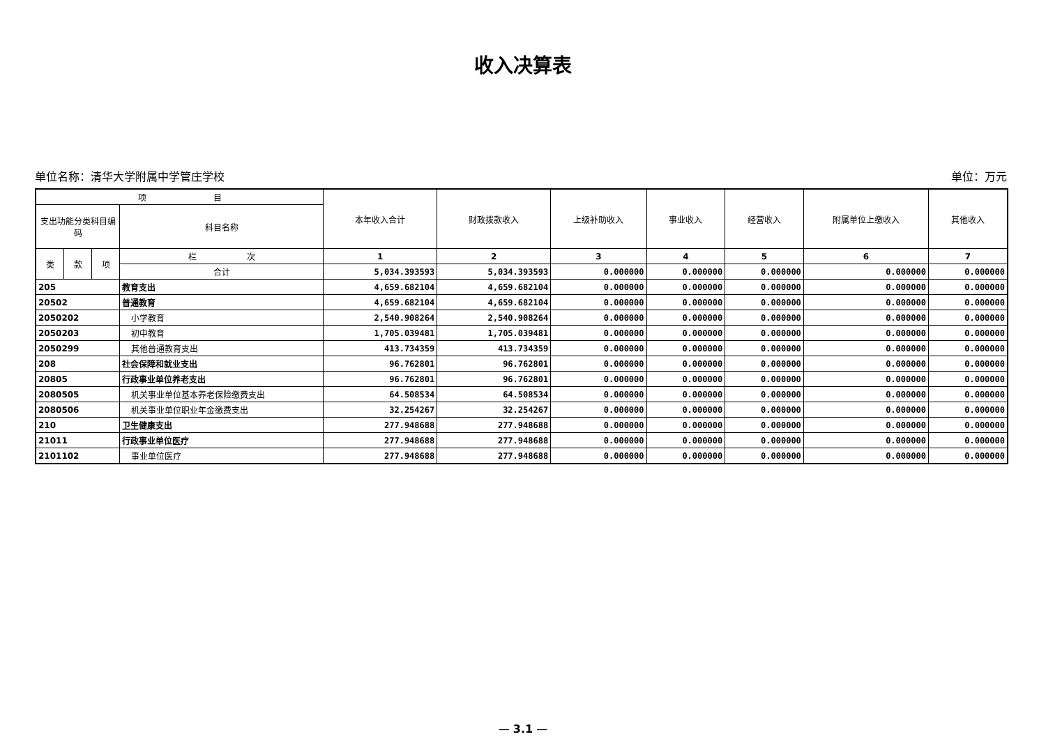收入决算表
单位名称：清华大学附属中学管庄学校 单位：万元
| 项 目 | | | | 本年收入合计 | 财政拨款收入 | 上级补助收入 | 事业收入 | 经营收入 | 附属单位上缴收入 | 其他收入 |
| --- | --- | --- | --- | --- | --- | --- | --- | --- | --- | --- |
| 支出功能分类科目编码 | | | 科目名称 | | | | | | | |
| 类 | 款 | 项 | 栏 次 | 1 | 2 | 3 | 4 | 5 | 6 | 7 |
| | | | 合计 | 5,034.393593 | 5,034.393593 | 0.000000 | 0.000000 | 0.000000 | 0.000000 | 0.000000 |
| 205 | | | 教育支出 | 4,659.682104 | 4,659.682104 | 0.000000 | 0.000000 | 0.000000 | 0.000000 | 0.000000 |
| 20502 | | | 普通教育 | 4,659.682104 | 4,659.682104 | 0.000000 | 0.000000 | 0.000000 | 0.000000 | 0.000000 |
| 2050202 | | | 小学教育 | 2,540.908264 | 2,540.908264 | 0.000000 | 0.000000 | 0.000000 | 0.000000 | 0.000000 |
| 2050203 | | | 初中教育 | 1,705.039481 | 1,705.039481 | 0.000000 | 0.000000 | 0.000000 | 0.000000 | 0.000000 |
| 2050299 | | | 其他普通教育支出 | 413.734359 | 413.734359 | 0.000000 | 0.000000 | 0.000000 | 0.000000 | 0.000000 |
| 208 | | | 社会保障和就业支出 | 96.762801 | 96.762801 | 0.000000 | 0.000000 | 0.000000 | 0.000000 | 0.000000 |
| 20805 | | | 行政事业单位养老支出 | 96.762801 | 96.762801 | 0.000000 | 0.000000 | 0.000000 | 0.000000 | 0.000000 |
| 2080505 | | | 机关事业单位基本养老保险缴费支出 | 64.508534 | 64.508534 | 0.000000 | 0.000000 | 0.000000 | 0.000000 | 0.000000 |
| 2080506 | | | 机关事业单位职业年金缴费支出 | 32.254267 | 32.254267 | 0.000000 | 0.000000 | 0.000000 | 0.000000 | 0.000000 |
| 210 | | | 卫生健康支出 | 277.948688 | 277.948688 | 0.000000 | 0.000000 | 0.000000 | 0.000000 | 0.000000 |
| 21011 | | | 行政事业单位医疗 | 277.948688 | 277.948688 | 0.000000 | 0.000000 | 0.000000 | 0.000000 | 0.000000 |
| 2101102 | | | 事业单位医疗 | 277.948688 | 277.948688 | 0.000000 | 0.000000 | 0.000000 | 0.000000 | 0.000000 |
— 3.1 —